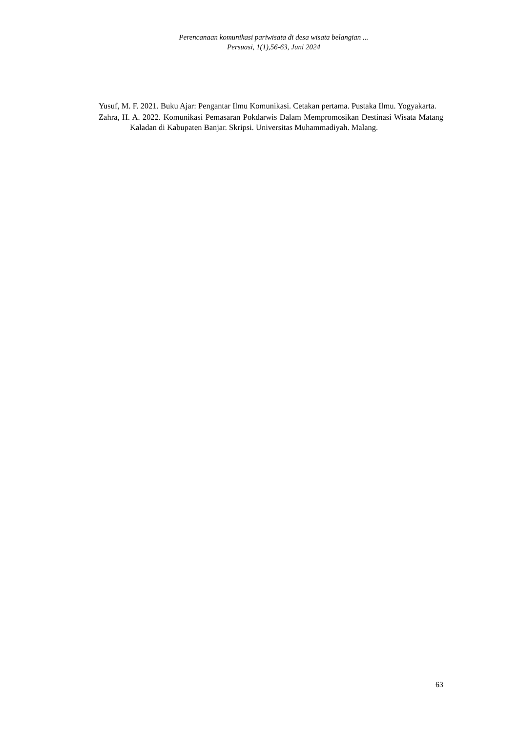Perencanaan komunikasi pariwisata di desa wisata belangian ...
Persuasi, 1(1),56-63, Juni 2024
Yusuf, M. F. 2021. Buku Ajar: Pengantar Ilmu Komunikasi. Cetakan pertama. Pustaka Ilmu. Yogyakarta.
Zahra, H. A. 2022. Komunikasi Pemasaran Pokdarwis Dalam Mempromosikan Destinasi Wisata Matang Kaladan di Kabupaten Banjar. Skripsi. Universitas Muhammadiyah. Malang.
63